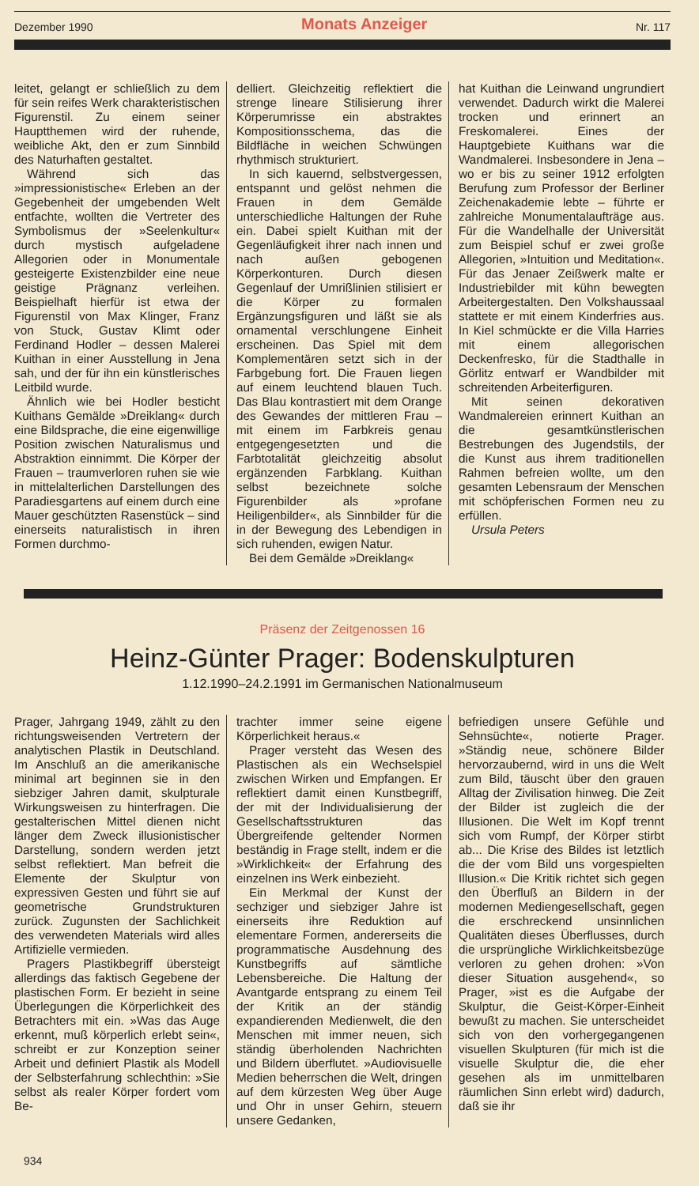Dezember 1990 Monats Anzeiger Nr. 117
leitet, gelangt er schließlich zu dem für sein reifes Werk charakteristischen Figurenstil. Zu einem seiner Hauptthemen wird der ruhende, weibliche Akt, den er zum Sinnbild des Naturhaften gestaltet.
Während sich das »impressionistische« Erleben an der Gegebenheit der umgebenden Welt entfachte, wollten die Vertreter des Symbolismus der »Seelenkultur« durch mystisch aufgeladene Allegorien oder in Monumentale gesteigerte Existenzbilder eine neue geistige Prägnanz verleihen. Beispielhaft hierfür ist etwa der Figurenstil von Max Klinger, Franz von Stuck, Gustav Klimt oder Ferdinand Hodler – dessen Malerei Kuithan in einer Ausstellung in Jena sah, und der für ihn ein künstlerisches Leitbild wurde.
Ähnlich wie bei Hodler besticht Kuithans Gemälde »Dreiklang« durch eine Bildsprache, die eine eigenwillige Position zwischen Naturalismus und Abstraktion einnimmt. Die Körper der Frauen – traumverloren ruhen sie wie in mittelalterlichen Darstellungen des Paradiesgartens auf einem durch eine Mauer geschützten Rasenstück – sind einerseits naturalistisch in ihren Formen durchmo-
delliert. Gleichzeitig reflektiert die strenge lineare Stilisierung ihrer Körperumrisse ein abstraktes Kompositionsschema, das die Bildfläche in weichen Schwüngen rhythmisch strukturiert.
In sich kauernd, selbstvergessen, entspannt und gelöst nehmen die Frauen in dem Gemälde unterschiedliche Haltungen der Ruhe ein. Dabei spielt Kuithan mit der Gegenläufigkeit ihrer nach innen und nach außen gebogenen Körperkonturen. Durch diesen Gegenlauf der Umrißlinien stilisiert er die Körper zu formalen Ergänzungsfiguren und läßt sie als ornamental verschlungene Einheit erscheinen. Das Spiel mit dem Komplementären setzt sich in der Farbgebung fort. Die Frauen liegen auf einem leuchtend blauen Tuch. Das Blau kontrastiert mit dem Orange des Gewandes der mittleren Frau – mit einem im Farbkreis genau entgegengesetzten und die Farbtotalität gleichzeitig absolut ergänzenden Farbklang. Kuithan selbst bezeichnete solche Figurenbilder als »profane Heiligenbilder«, als Sinnbilder für die in der Bewegung des Lebendigen in sich ruhenden, ewigen Natur.
Bei dem Gemälde »Dreiklang«
hat Kuithan die Leinwand ungrundiert verwendet. Dadurch wirkt die Malerei trocken und erinnert an Freskomalerei. Eines der Hauptgebiete Kuithans war die Wandmalerei. Insbesondere in Jena – wo er bis zu seiner 1912 erfolgten Berufung zum Professor der Berliner Zeichenakademie lebte – führte er zahlreiche Monumentalaufträge aus. Für die Wandelhalle der Universität zum Beispiel schuf er zwei große Allegorien, »Intuition und Meditation«. Für das Jenaer Zeißwerk malte er Industriebilder mit kühn bewegten Arbeitergestalten. Den Volkshaussaal stattete er mit einem Kinderfries aus. In Kiel schmückte er die Villa Harries mit einem allegorischen Deckenfresko, für die Stadthalle in Görlitz entwarf er Wandbilder mit schreitenden Arbeiterfiguren.
Mit seinen dekorativen Wandmalereien erinnert Kuithan an die gesamtkünstlerischen Bestrebungen des Jugendstils, der die Kunst aus ihrem traditionellen Rahmen befreien wollte, um den gesamten Lebensraum der Menschen mit schöpferischen Formen neu zu erfüllen.
Ursula Peters
Präsenz der Zeitgenossen 16
Heinz-Günter Prager: Bodenskulpturen
1.12.1990–24.2.1991 im Germanischen Nationalmuseum
Prager, Jahrgang 1949, zählt zu den richtungsweisenden Vertretern der analytischen Plastik in Deutschland. Im Anschluß an die amerikanische minimal art beginnen sie in den siebziger Jahren damit, skulpturale Wirkungsweisen zu hinterfragen. Die gestalterischen Mittel dienen nicht länger dem Zweck illusionistischer Darstellung, sondern werden jetzt selbst reflektiert. Man befreit die Elemente der Skulptur von expressiven Gesten und führt sie auf geometrische Grundstrukturen zurück. Zugunsten der Sachlichkeit des verwendeten Materials wird alles Artifizielle vermieden.
Pragers Plastikbegriff übersteigt allerdings das faktisch Gegebene der plastischen Form. Er bezieht in seine Überlegungen die Körperlichkeit des Betrachters mit ein. »Was das Auge erkennt, muß körperlich erlebt sein«, schreibt er zur Konzeption seiner Arbeit und definiert Plastik als Modell der Selbsterfahrung schlechthin: »Sie selbst als realer Körper fordert vom Be-
trachter immer seine eigene Körperlichkeit heraus.«
Prager versteht das Wesen des Plastischen als ein Wechselspiel zwischen Wirken und Empfangen. Er reflektiert damit einen Kunstbegriff, der mit der Individualisierung der Gesellschaftsstrukturen das Übergreifende geltender Normen beständig in Frage stellt, indem er die »Wirklichkeit« der Erfahrung des einzelnen ins Werk einbezieht.
Ein Merkmal der Kunst der sechziger und siebziger Jahre ist einerseits ihre Reduktion auf elementare Formen, andererseits die programmatische Ausdehnung des Kunstbegriffs auf sämtliche Lebensbereiche. Die Haltung der Avantgarde entsprang zu einem Teil der Kritik an der ständig expandierenden Medienwelt, die den Menschen mit immer neuen, sich ständig überholenden Nachrichten und Bildern überflutet. »Audiovisuelle Medien beherrschen die Welt, dringen auf dem kürzesten Weg über Auge und Ohr in unser Gehirn, steuern unsere Gedanken,
befriedigen unsere Gefühle und Sehnsüchte«, notierte Prager. »Ständig neue, schönere Bilder hervorzaubernd, wird in uns die Welt zum Bild, täuscht über den grauen Alltag der Zivilisation hinweg. Die Zeit der Bilder ist zugleich die der Illusionen. Die Welt im Kopf trennt sich vom Rumpf, der Körper stirbt ab... Die Krise des Bildes ist letztlich die der vom Bild uns vorgespielten Illusion.« Die Kritik richtet sich gegen den Überfluß an Bildern in der modernen Mediengesellschaft, gegen die erschreckend unsinnlichen Qualitäten dieses Überflusses, durch die ursprüngliche Wirklichkeitsbezüge verloren zu gehen drohen: »Von dieser Situation ausgehend«, so Prager, »ist es die Aufgabe der Skulptur, die Geist-Körper-Einheit bewußt zu machen. Sie unterscheidet sich von den vorhergegangenen visuellen Skulpturen (für mich ist die visuelle Skulptur die, die eher gesehen als im unmittelbaren räumlichen Sinn erlebt wird) dadurch, daß sie ihr
934